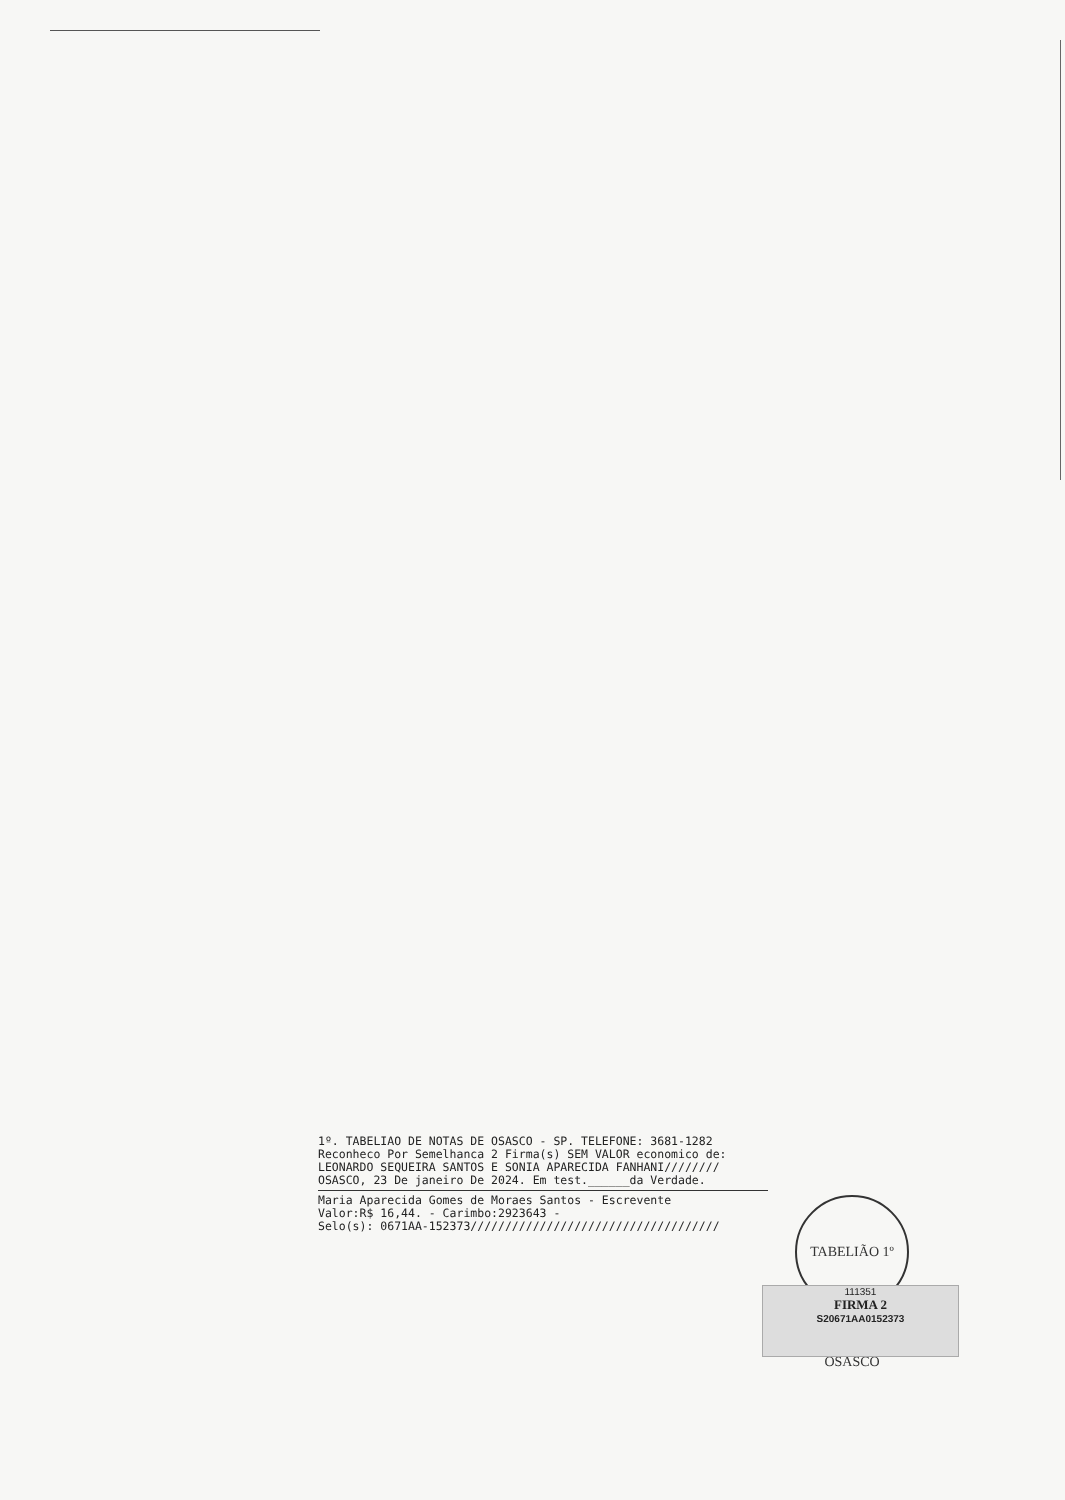1º. TABELIAO DE NOTAS DE OSASCO - SP. TELEFONE: 3681-1282
Reconheco Por Semelhanca 2 Firma(s) SEM VALOR economico de:
LEONARDO SEQUEIRA SANTOS E SONIA APARECIDA FANHANI////////
OSASCO, 23 De janeiro De 2024. Em test.______da Verdade.
Maria Aparecida Gomes de Moraes Santos - Escrevente
Valor:R$ 16,44. - Carimbo:2923643 -
Selo(s): 0671AA-152373////////////////////////////////////
TABELIÃO 1º OSASCO
111351
FIRMA 2
S20671AA0152373